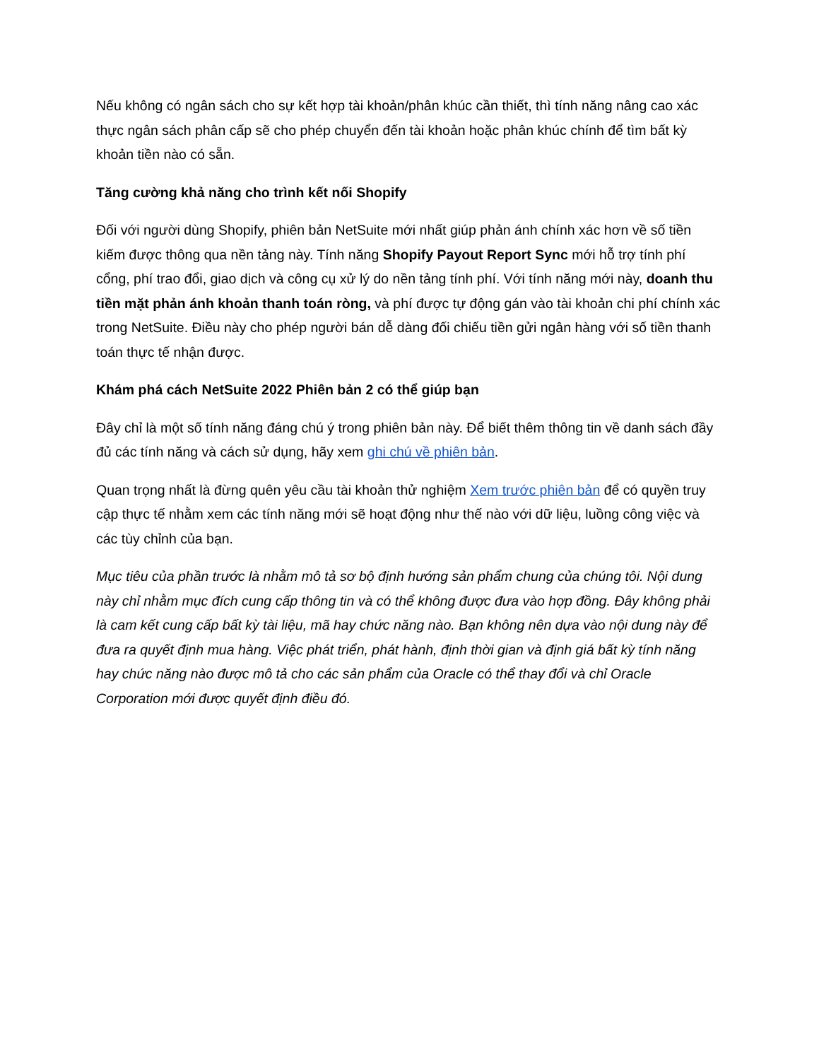Nếu không có ngân sách cho sự kết hợp tài khoản/phân khúc cần thiết, thì tính năng nâng cao xác thực ngân sách phân cấp sẽ cho phép chuyển đến tài khoản hoặc phân khúc chính để tìm bất kỳ khoản tiền nào có sẵn.
Tăng cường khả năng cho trình kết nối Shopify
Đối với người dùng Shopify, phiên bản NetSuite mới nhất giúp phản ánh chính xác hơn về số tiền kiếm được thông qua nền tảng này. Tính năng Shopify Payout Report Sync mới hỗ trợ tính phí cổng, phí trao đổi, giao dịch và công cụ xử lý do nền tảng tính phí. Với tính năng mới này, doanh thu tiền mặt phản ánh khoản thanh toán ròng, và phí được tự động gán vào tài khoản chi phí chính xác trong NetSuite. Điều này cho phép người bán dễ dàng đối chiếu tiền gửi ngân hàng với số tiền thanh toán thực tế nhận được.
Khám phá cách NetSuite 2022 Phiên bản 2 có thể giúp bạn
Đây chỉ là một số tính năng đáng chú ý trong phiên bản này. Để biết thêm thông tin về danh sách đầy đủ các tính năng và cách sử dụng, hãy xem ghi chú về phiên bản.
Quan trọng nhất là đừng quên yêu cầu tài khoản thử nghiệm Xem trước phiên bản để có quyền truy cập thực tế nhằm xem các tính năng mới sẽ hoạt động như thế nào với dữ liệu, luồng công việc và các tùy chỉnh của bạn.
Mục tiêu của phần trước là nhằm mô tả sơ bộ định hướng sản phẩm chung của chúng tôi. Nội dung này chỉ nhằm mục đích cung cấp thông tin và có thể không được đưa vào hợp đồng. Đây không phải là cam kết cung cấp bất kỳ tài liệu, mã hay chức năng nào. Bạn không nên dựa vào nội dung này để đưa ra quyết định mua hàng. Việc phát triển, phát hành, định thời gian và định giá bất kỳ tính năng hay chức năng nào được mô tả cho các sản phẩm của Oracle có thể thay đổi và chỉ Oracle Corporation mới được quyết định điều đó.